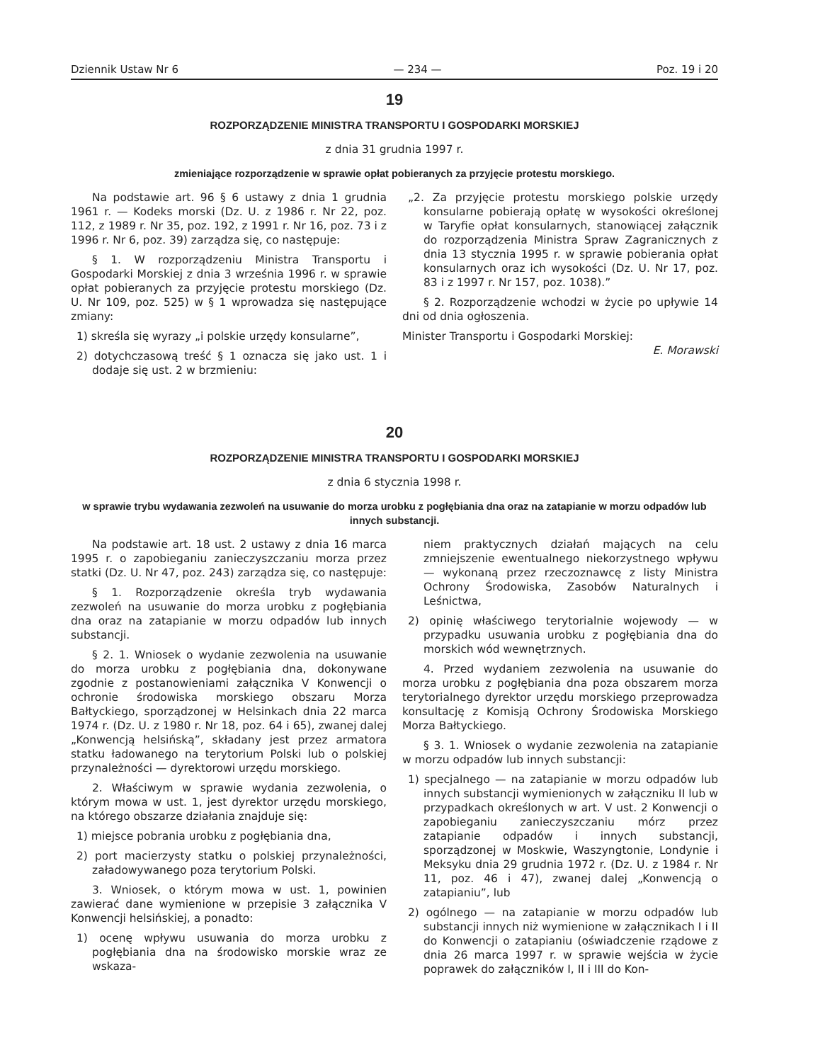Dziennik Ustaw Nr 6 — 234 — Poz. 19 i 20
19
ROZPORZĄDZENIE MINISTRA TRANSPORTU I GOSPODARKI MORSKIEJ
z dnia 31 grudnia 1997 r.
zmieniające rozporządzenie w sprawie opłat pobieranych za przyjęcie protestu morskiego.
Na podstawie art. 96 § 6 ustawy z dnia 1 grudnia 1961 r. — Kodeks morski (Dz. U. z 1986 r. Nr 22, poz. 112, z 1989 r. Nr 35, poz. 192, z 1991 r. Nr 16, poz. 73 i z 1996 r. Nr 6, poz. 39) zarządza się, co następuje:
§ 1. W rozporządzeniu Ministra Transportu i Gospodarki Morskiej z dnia 3 września 1996 r. w sprawie opłat pobieranych za przyjęcie protestu morskiego (Dz. U. Nr 109, poz. 525) w § 1 wprowadza się następujące zmiany:
1) skreśla się wyrazy „i polskie urzędy konsularne”,
2) dotychczasową treść § 1 oznacza się jako ust. 1 i dodaje się ust. 2 w brzmieniu:
„2. Za przyjęcie protestu morskiego polskie urzędy konsularne pobierają opłatę w wysokości określonej w Taryfie opłat konsularnych, stanowiącej załącznik do rozporządzenia Ministra Spraw Zagranicznych z dnia 13 stycznia 1995 r. w sprawie pobierania opłat konsularnych oraz ich wysokości (Dz. U. Nr 17, poz. 83 i z 1997 r. Nr 157, poz. 1038).”
§ 2. Rozporządzenie wchodzi w życie po upływie 14 dni od dnia ogłoszenia.
Minister Transportu i Gospodarki Morskiej:
E. Morawski
20
ROZPORZĄDZENIE MINISTRA TRANSPORTU I GOSPODARKI MORSKIEJ
z dnia 6 stycznia 1998 r.
w sprawie trybu wydawania zezwoleń na usuwanie do morza urobku z pogłębiania dna oraz na zatapianie w morzu odpadów lub innych substancji.
Na podstawie art. 18 ust. 2 ustawy z dnia 16 marca 1995 r. o zapobieganiu zanieczyszczaniu morza przez statki (Dz. U. Nr 47, poz. 243) zarządza się, co następuje:
§ 1. Rozporządzenie określa tryb wydawania zezwoleń na usuwanie do morza urobku z pogłębiania dna oraz na zatapianie w morzu odpadów lub innych substancji.
§ 2. 1. Wniosek o wydanie zezwolenia na usuwanie do morza urobku z pogłębiania dna, dokonywane zgodnie z postanowieniami załącznika V Konwencji o ochronie środowiska morskiego obszaru Morza Bałtyckiego, sporządzonej w Helsinkach dnia 22 marca 1974 r. (Dz. U. z 1980 r. Nr 18, poz. 64 i 65), zwanej dalej „Konwencją helsińską”, składany jest przez armatora statku ładowanego na terytorium Polski lub o polskiej przynależności — dyrektorowi urzędu morskiego.
2. Właściwym w sprawie wydania zezwolenia, o którym mowa w ust. 1, jest dyrektor urzędu morskiego, na którego obszarze działania znajduje się:
1) miejsce pobrania urobku z pogłębiania dna,
2) port macierzysty statku o polskiej przynależności, załadowywanego poza terytorium Polski.
3. Wniosek, o którym mowa w ust. 1, powinien zawierać dane wymienione w przepisie 3 załącznika V Konwencji helsińskiej, a ponadto:
1) ocenę wpływu usuwania do morza urobku z pogłębiania dna na środowisko morskie wraz ze wskaza-
niem praktycznych działań mających na celu zmniejszenie ewentualnego niekorzystnego wpływu — wykonaną przez rzeczoznawcę z listy Ministra Ochrony Środowiska, Zasobów Naturalnych i Leśnictwa,
2) opinię właściwego terytorialnie wojewody — w przypadku usuwania urobku z pogłębiania dna do morskich wód wewnętrznych.
4. Przed wydaniem zezwolenia na usuwanie do morza urobku z pogłębiania dna poza obszarem morza terytorialnego dyrektor urzędu morskiego przeprowadza konsultację z Komisją Ochrony Środowiska Morskiego Morza Bałtyckiego.
§ 3. 1. Wniosek o wydanie zezwolenia na zatapianie w morzu odpadów lub innych substancji:
1) specjalnego — na zatapianie w morzu odpadów lub innych substancji wymienionych w załączniku II lub w przypadkach określonych w art. V ust. 2 Konwencji o zapobieganiu zanieczyszczaniu mórz przez zatapianie odpadów i innych substancji, sporządzonej w Moskwie, Waszyngtonie, Londynie i Meksyku dnia 29 grudnia 1972 r. (Dz. U. z 1984 r. Nr 11, poz. 46 i 47), zwanej dalej „Konwencją o zatapianiu”, lub
2) ogólnego — na zatapianie w morzu odpadów lub substancji innych niż wymienione w załącznikach I i II do Konwencji o zatapianiu (oświadczenie rządowe z dnia 26 marca 1997 r. w sprawie wejścia w życie poprawek do załączników I, II i III do Kon-